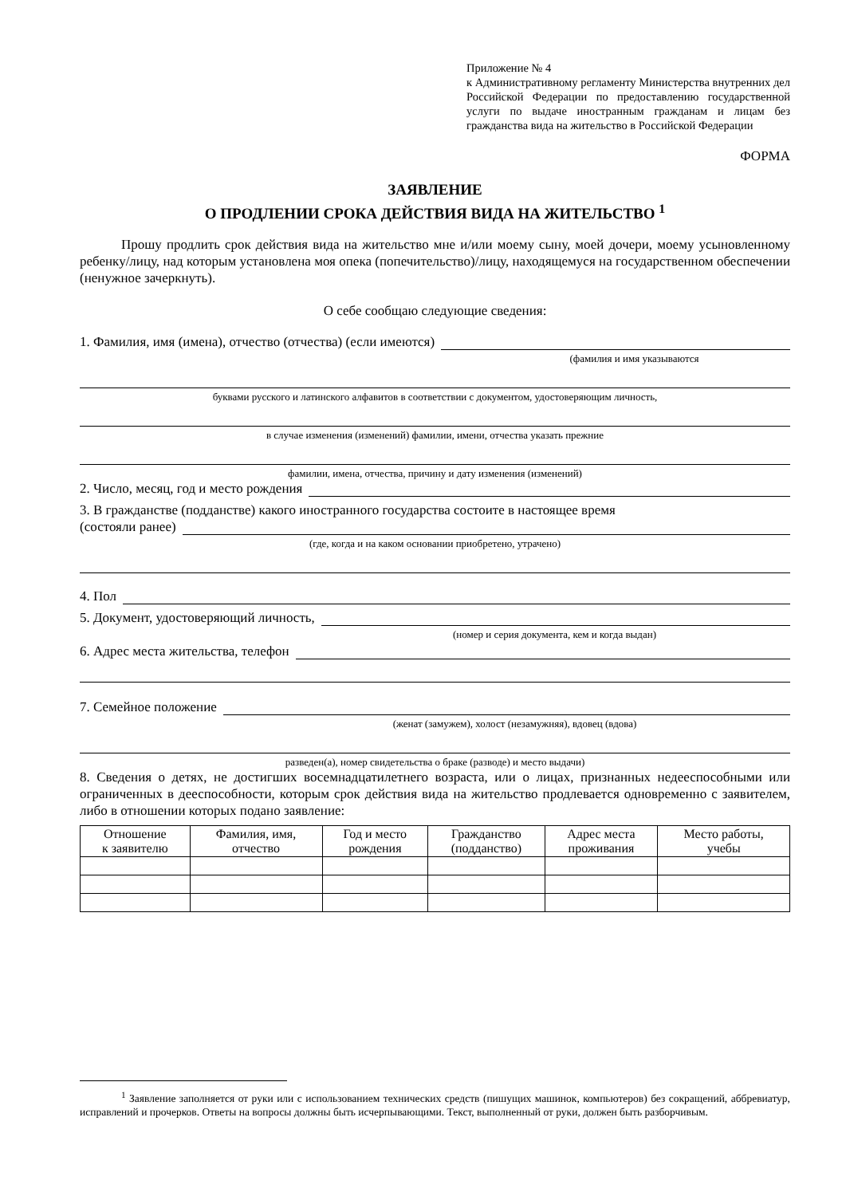Приложение № 4
к Административному регламенту Министерства внутренних дел Российской Федерации по предоставлению государственной услуги по выдаче иностранным гражданам и лицам без гражданства вида на жительство в Российской Федерации
ФОРМА
ЗАЯВЛЕНИЕ
О ПРОДЛЕНИИ СРОКА ДЕЙСТВИЯ ВИДА НА ЖИТЕЛЬСТВО <sup>1</sup>
Прошу продлить срок действия вида на жительство мне и/или моему сыну, моей дочери, моему усыновленному ребенку/лицу, над которым установлена моя опека (попечительство)/лицу, находящемуся на государственном обеспечении (ненужное зачеркнуть).
О себе сообщаю следующие сведения:
1. Фамилия, имя (имена), отчество (отчества) (если имеются)
(фамилия и имя указываются
буквами русского и латинского алфавитов в соответствии с документом, удостоверяющим личность,
в случае изменения (изменений) фамилии, имени, отчества указать прежние
фамилии, имена, отчества, причину и дату изменения (изменений)
2. Число, месяц, год и место рождения
3. В гражданстве (подданстве) какого иностранного государства состоите в настоящее время
(состояли ранее)
(где, когда и на каком основании приобретено, утрачено)
4. Пол
5. Документ, удостоверяющий личность,
(номер и серия документа, кем и когда выдан)
6. Адрес места жительства, телефон
7. Семейное положение
(женат (замужем), холост (незамужняя), вдовец (вдова)
разведен(а), номер свидетельства о браке (разводе) и место выдачи)
8. Сведения о детях, не достигших восемнадцатилетнего возраста, или о лицах, признанных недееспособными или ограниченных в дееспособности, которым срок действия вида на жительство продлевается одновременно с заявителем, либо в отношении которых подано заявление:
| Отношение к заявителю | Фамилия, имя, отчество | Год и место рождения | Гражданство (подданство) | Адрес места проживания | Место работы, учебы |
| --- | --- | --- | --- | --- | --- |
<sup>1</sup> Заявление заполняется от руки или с использованием технических средств (пишущих машинок, компьютеров) без сокращений, аббревиатур, исправлений и прочерков. Ответы на вопросы должны быть исчерпывающими. Текст, выполненный от руки, должен быть разборчивым.